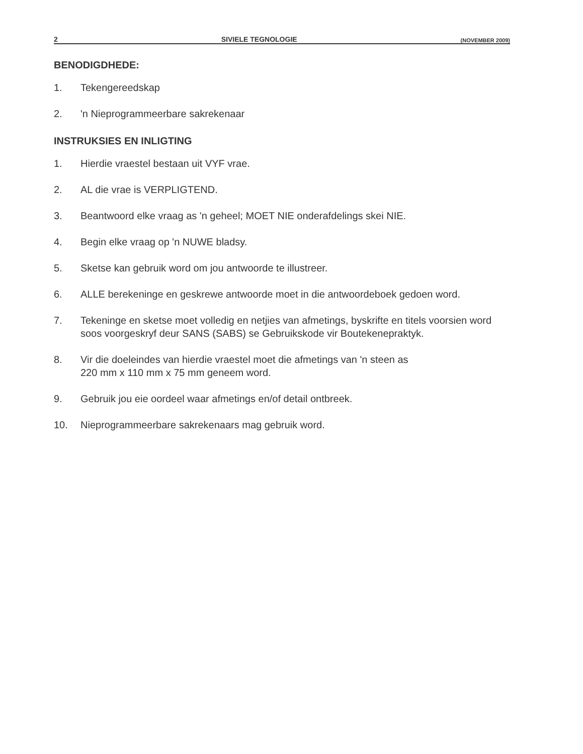2 SIVIELE TEGNOLOGIE (NOVEMBER 2009)
BENODIGDHEDE:
1. Tekengereedskap
2. 'n Nieprogrammeerbare sakrekenaar
INSTRUKSIES EN INLIGTING
1. Hierdie vraestel bestaan uit VYF vrae.
2. AL die vrae is VERPLIGTEND.
3. Beantwoord elke vraag as 'n geheel; MOET NIE onderafdelings skei NIE.
4. Begin elke vraag op 'n NUWE bladsy.
5. Sketse kan gebruik word om jou antwoorde te illustreer.
6. ALLE berekeninge en geskrewe antwoorde moet in die antwoordeboek gedoen word.
7. Tekeninge en sketse moet volledig en netjies van afmetings, byskrifte en titels voorsien word soos voorgeskryf deur SANS (SABS) se Gebruikskode vir Boutekenepraktyk.
8. Vir die doeleindes van hierdie vraestel moet die afmetings van 'n steen as
220 mm x 110 mm x 75 mm geneem word.
9. Gebruik jou eie oordeel waar afmetings en/of detail ontbreek.
10. Nieprogrammeerbare sakrekenaars mag gebruik word.